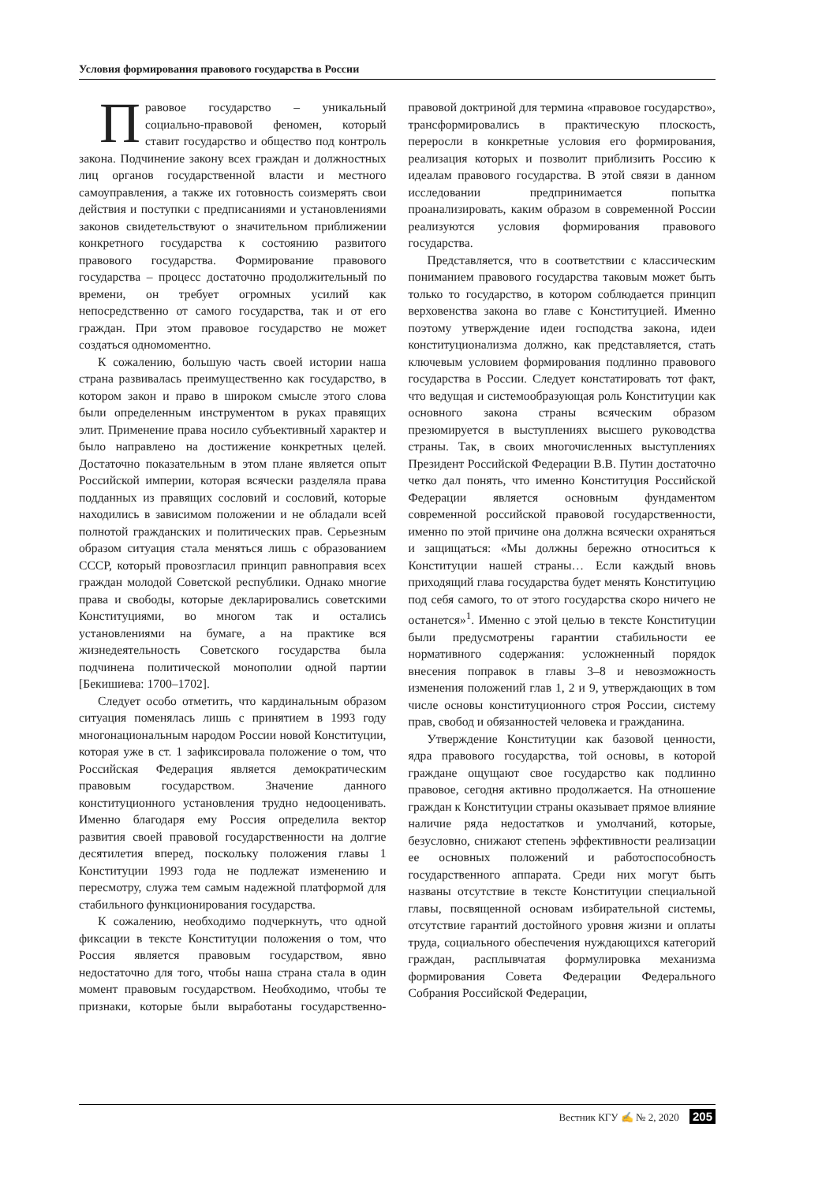Условия формирования правового государства в России
Правовое государство – уникальный социально-правовой феномен, который ставит государство и общество под контроль закона. Подчинение закону всех граждан и должностных лиц органов государственной власти и местного самоуправления, а также их готовность соизмерять свои действия и поступки с предписаниями и установлениями законов свидетельствуют о значительном приближении конкретного государства к состоянию развитого правового государства. Формирование правового государства – процесс достаточно продолжительный по времени, он требует огромных усилий как непосредственно от самого государства, так и от его граждан. При этом правовое государство не может создаться одномоментно.
К сожалению, большую часть своей истории наша страна развивалась преимущественно как государство, в котором закон и право в широком смысле этого слова были определенным инструментом в руках правящих элит. Применение права носило субъективный характер и было направлено на достижение конкретных целей. Достаточно показательным в этом плане является опыт Российской империи, которая всячески разделяла права подданных из правящих сословий и сословий, которые находились в зависимом положении и не обладали всей полнотой гражданских и политических прав. Серьезным образом ситуация стала меняться лишь с образованием СССР, который провозгласил принцип равноправия всех граждан молодой Советской республики. Однако многие права и свободы, которые декларировались советскими Конституциями, во многом так и остались установлениями на бумаге, а на практике вся жизнедеятельность Советского государства была подчинена политической монополии одной партии [Бекишиева: 1700–1702].
Следует особо отметить, что кардинальным образом ситуация поменялась лишь с принятием в 1993 году многонациональным народом России новой Конституции, которая уже в ст. 1 зафиксировала положение о том, что Российская Федерация является демократическим правовым государством. Значение данного конституционного установления трудно недооценивать. Именно благодаря ему Россия определила вектор развития своей правовой государственности на долгие десятилетия вперед, поскольку положения главы 1 Конституции 1993 года не подлежат изменению и пересмотру, служа тем самым надежной платформой для стабильного функционирования государства.
К сожалению, необходимо подчеркнуть, что одной фиксации в тексте Конституции положения о том, что Россия является правовым государством, явно недостаточно для того, чтобы наша страна стала в один момент правовым государством. Необходимо, чтобы те признаки, которые были выработаны государственно-правовой доктриной для термина «правовое государство», трансформировались в практическую плоскость, переросли в конкретные условия его формирования, реализация которых и позволит приблизить Россию к идеалам правового государства. В этой связи в данном исследовании предпринимается попытка проанализировать, каким образом в современной России реализуются условия формирования правового государства.
Представляется, что в соответствии с классическим пониманием правового государства таковым может быть только то государство, в котором соблюдается принцип верховенства закона во главе с Конституцией. Именно поэтому утверждение идеи господства закона, идеи конституционализма должно, как представляется, стать ключевым условием формирования подлинно правового государства в России. Следует констатировать тот факт, что ведущая и системообразующая роль Конституции как основного закона страны всяческим образом презюмируется в выступлениях высшего руководства страны. Так, в своих многочисленных выступлениях Президент Российской Федерации В.В. Путин достаточно четко дал понять, что именно Конституция Российской Федерации является основным фундаментом современной российской правовой государственности, именно по этой причине она должна всячески охраняться и защищаться: «Мы должны бережно относиться к Конституции нашей страны… Если каждый вновь приходящий глава государства будет менять Конституцию под себя самого, то от этого государства скоро ничего не останется»<sup>1</sup>. Именно с этой целью в тексте Конституции были предусмотрены гарантии стабильности ее нормативного содержания: усложненный порядок внесения поправок в главы 3–8 и невозможность изменения положений глав 1, 2 и 9, утверждающих в том числе основы конституционного строя России, систему прав, свобод и обязанностей человека и гражданина.
Утверждение Конституции как базовой ценности, ядра правового государства, той основы, в которой граждане ощущают свое государство как подлинно правовое, сегодня активно продолжается. На отношение граждан к Конституции страны оказывает прямое влияние наличие ряда недостатков и умолчаний, которые, безусловно, снижают степень эффективности реализации ее основных положений и работоспособность государственного аппарата. Среди них могут быть названы отсутствие в тексте Конституции специальной главы, посвященной основам избирательной системы, отсутствие гарантий достойного уровня жизни и оплаты труда, социального обеспечения нуждающихся категорий граждан, расплывчатая формулировка механизма формирования Совета Федерации Федерального Собрания Российской Федерации,
Вестник КГУ ✍ № 2, 2020 205